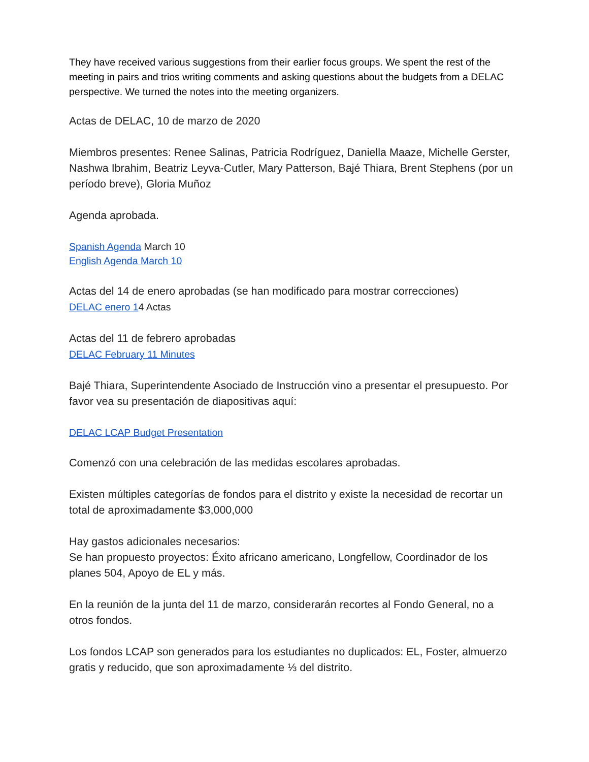They have received various suggestions from their earlier focus groups. We spent the rest of the meeting in pairs and trios writing comments and asking questions about the budgets from a DELAC perspective. We turned the notes into the meeting organizers.
Actas de DELAC, 10 de marzo de 2020
Miembros presentes: Renee Salinas, Patricia Rodríguez, Daniella Maaze, Michelle Gerster, Nashwa Ibrahim, Beatriz Leyva-Cutler, Mary Patterson, Bajé Thiara, Brent Stephens (por un período breve), Gloria Muñoz
Agenda aprobada.
Spanish Agenda March 10
English Agenda March 10
Actas del 14 de enero aprobadas (se han modificado para mostrar correcciones)
DELAC enero 14 Actas
Actas del 11 de febrero aprobadas
DELAC February 11 Minutes
Bajé Thiara, Superintendente Asociado de Instrucción vino a presentar el presupuesto. Por favor vea su presentación de diapositivas aquí:
DELAC LCAP Budget Presentation
Comenzó con una celebración de las medidas escolares aprobadas.
Existen múltiples categorías de fondos para el distrito y existe la necesidad de recortar un total de aproximadamente $3,000,000
Hay gastos adicionales necesarios:
Se han propuesto proyectos: Éxito africano americano, Longfellow, Coordinador de los planes 504, Apoyo de EL y más.
En la reunión de la junta del 11 de marzo, considerarán recortes al Fondo General, no a otros fondos.
Los fondos LCAP son generados para los estudiantes no duplicados: EL, Foster, almuerzo gratis y reducido, que son aproximadamente ⅓ del distrito.